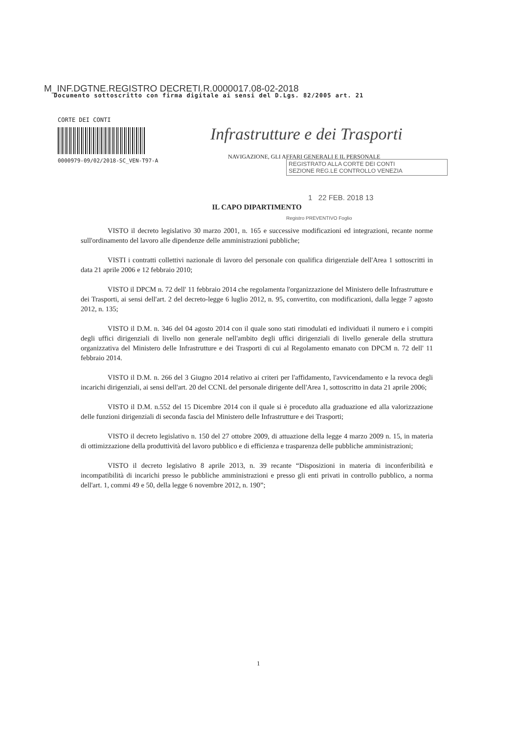M_INF.DGTNE.REGISTRO DECRETI.R.0000017.08-02-2018
Documento sottoscritto con firma digitale ai sensi del D.Lgs. 82/2005 art. 21
CORTE DEI CONTI
0000979-09/02/2018-SC_VEN-T97-A
Infrastrutture e dei Trasporti
NAVIGAZIONE, GLI AFFARI GENERALI E IL PERSONALE
REGISTRATO ALLA CORTE DEI CONTI
SEZIONE REG.LE CONTROLLO VENEZIA
1 22 FEB. 2018 13
Registro PREVENTIVO Foglio
IL CAPO DIPARTIMENTO
VISTO il decreto legislativo 30 marzo 2001, n. 165 e successive modificazioni ed integrazioni, recante norme sull'ordinamento del lavoro alle dipendenze delle amministrazioni pubbliche;
VISTI i contratti collettivi nazionale di lavoro del personale con qualifica dirigenziale dell'Area 1 sottoscritti in data 21 aprile 2006 e 12 febbraio 2010;
VISTO il DPCM n. 72 dell' 11 febbraio 2014 che regolamenta l'organizzazione del Ministero delle Infrastrutture e dei Trasporti, ai sensi dell'art. 2 del decreto-legge 6 luglio 2012, n. 95, convertito, con modificazioni, dalla legge 7 agosto 2012, n. 135;
VISTO il D.M. n. 346 del 04 agosto 2014 con il quale sono stati rimodulati ed individuati il numero e i compiti degli uffici dirigenziali di livello non generale nell'ambito degli uffici dirigenziali di livello generale della struttura organizzativa del Ministero delle Infrastrutture e dei Trasporti di cui al Regolamento emanato con DPCM n. 72 dell' 11 febbraio 2014.
VISTO il D.M. n. 266 del 3 Giugno 2014 relativo ai criteri per l'affidamento, l'avvicendamento e la revoca degli incarichi dirigenziali, ai sensi dell'art. 20 del CCNL del personale dirigente dell'Area 1, sottoscritto in data 21 aprile 2006;
VISTO il D.M. n.552 del 15 Dicembre 2014 con il quale si è proceduto alla graduazione ed alla valorizzazione delle funzioni dirigenziali di seconda fascia del Ministero delle Infrastrutture e dei Trasporti;
VISTO il decreto legislativo n. 150 del 27 ottobre 2009, di attuazione della legge 4 marzo 2009 n. 15, in materia di ottimizzazione della produttività del lavoro pubblico e di efficienza e trasparenza delle pubbliche amministrazioni;
VISTO il decreto legislativo 8 aprile 2013, n. 39 recante “Disposizioni in materia di inconferibilità e incompatibilità di incarichi presso le pubbliche amministrazioni e presso gli enti privati in controllo pubblico, a norma dell'art. 1, commi 49 e 50, della legge 6 novembre 2012, n. 190”;
1